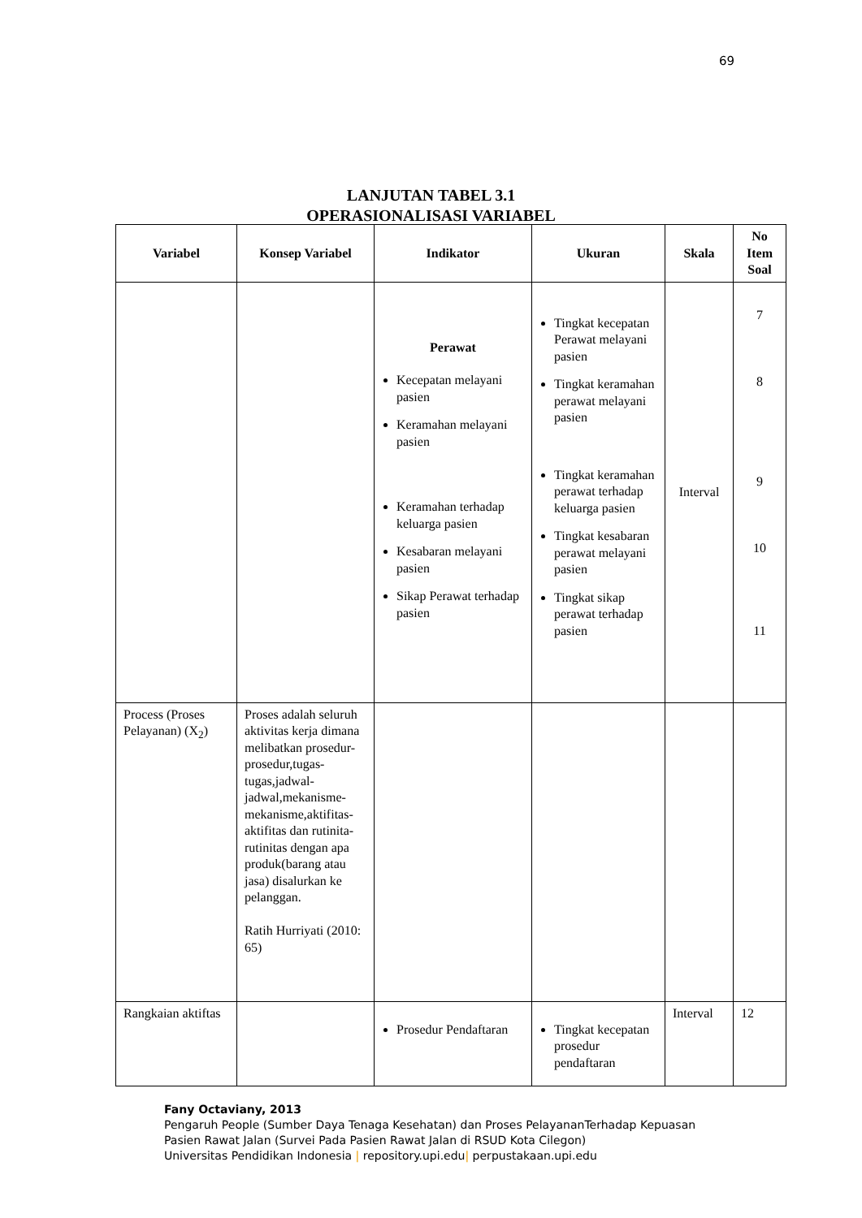69
LANJUTAN TABEL 3.1
OPERASIONALISASI VARIABEL
| Variabel | Konsep Variabel | Indikator | Ukuran | Skala | No Item Soal |
| --- | --- | --- | --- | --- | --- |
| | | Perawat Kecepatan melayani pasien Keramahan melayani pasien Keramahan terhadap keluarga pasien Kesabaran melayani pasien Sikap Perawat terhadap pasien | Tingkat kecepatan Perawat melayani pasien Tingkat keramahan perawat melayani pasien Tingkat keramahan perawat terhadap keluarga pasien Tingkat kesabaran perawat melayani pasien Tingkat sikap perawat terhadap pasien | Interval | 7 8 9 10 11 |
| Process (Proses Pelayanan) (X<sub>2</sub>) | Proses adalah seluruh aktivitas kerja dimana melibatkan prosedur-prosedur,tugas-tugas,jadwal-jadwal,mekanisme-mekanisme,aktifitas-aktifitas dan rutinita-rutinitas dengan apa produk(barang atau jasa) disalurkan ke pelanggan. Ratih Hurriyati (2010: 65) | | | | |
| Rangkaian aktiftas | | Prosedur Pendaftaran | Tingkat kecepatan prosedur pendaftaran | Interval | 12 |
Fany Octaviany, 2013
Pengaruh People (Sumber Daya Tenaga Kesehatan) dan Proses PelayananTerhadap Kepuasan
Pasien Rawat Jalan (Survei Pada Pasien Rawat Jalan di RSUD Kota Cilegon)
Universitas Pendidikan Indonesia | repository.upi.edu| perpustakaan.upi.edu